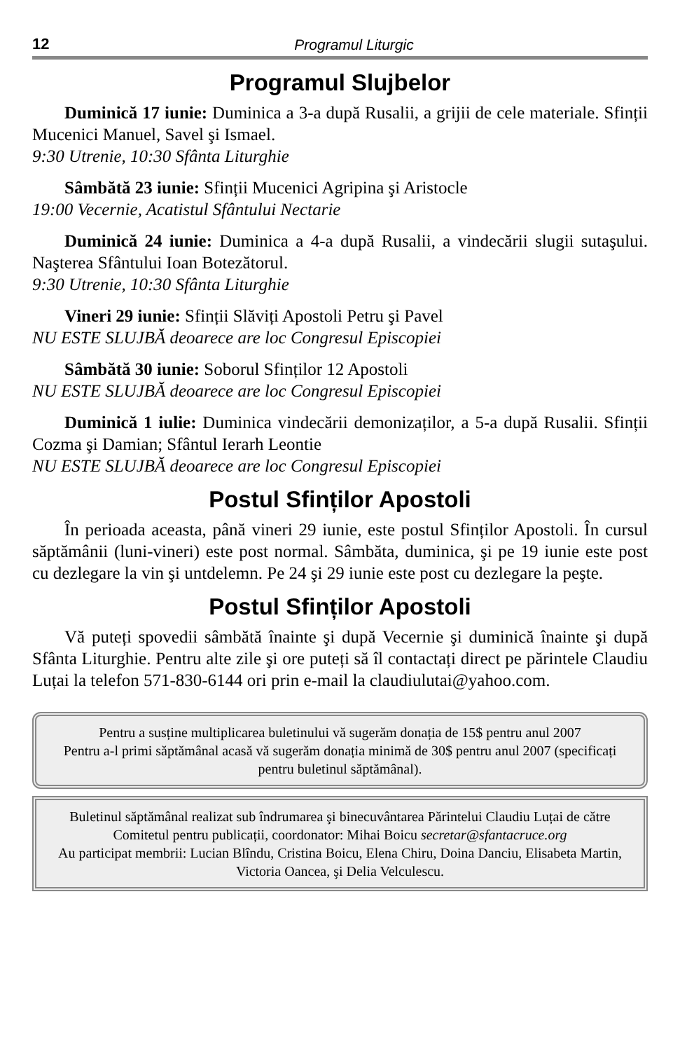12 Programul Liturgic
Programul Slujbelor
Duminică 17 iunie: Duminica a 3-a după Rusalii, a grijii de cele materiale. Sfinții Mucenici Manuel, Savel şi Ismael.
9:30 Utrenie, 10:30 Sfânta Liturghie
Sâmbătă 23 iunie: Sfinții Mucenici Agripina şi Aristocle
19:00 Vecernie, Acatistul Sfântului Nectarie
Duminică 24 iunie: Duminica a 4-a după Rusalii, a vindecării slugii sutaşului. Naşterea Sfântului Ioan Botezătorul.
9:30 Utrenie, 10:30 Sfânta Liturghie
Vineri 29 iunie: Sfinții Slăviți Apostoli Petru şi Pavel
NU ESTE SLUJBĂ deoarece are loc Congresul Episcopiei
Sâmbătă 30 iunie: Soborul Sfinților 12 Apostoli
NU ESTE SLUJBĂ deoarece are loc Congresul Episcopiei
Duminică 1 iulie: Duminica vindecării demonizaților, a 5-a după Rusalii. Sfinții Cozma şi Damian; Sfântul Ierarh Leontie
NU ESTE SLUJBĂ deoarece are loc Congresul Episcopiei
Postul Sfinților Apostoli
În perioada aceasta, până vineri 29 iunie, este postul Sfinților Apostoli. În cursul săptămânii (luni-vineri) este post normal. Sâmbăta, duminica, şi pe 19 iunie este post cu dezlegare la vin şi untdelemn. Pe 24 şi 29 iunie este post cu dezlegare la peşte.
Postul Sfinților Apostoli
Vă puteți spovedii sâmbătă înainte şi după Vecernie şi duminică înainte şi după Sfânta Liturghie. Pentru alte zile şi ore puteți să îl contactați direct pe părintele Claudiu Luțai la telefon 571-830-6144 ori prin e-mail la claudiulutai@yahoo.com.
Pentru a susține multiplicarea buletinului vă sugerăm donația de 15$ pentru anul 2007
Pentru a-l primi săptămânal acasă vă sugerăm donația minimă de 30$ pentru anul 2007 (specificați pentru buletinul săptămânal).
Buletinul săptămânal realizat sub îndrumarea şi binecuvântarea Părintelui Claudiu Luțai de către Comitetul pentru publicații, coordonator: Mihai Boicu secretar@sfantacruce.org
Au participat membrii: Lucian Blîndu, Cristina Boicu, Elena Chiru, Doina Danciu, Elisabeta Martin, Victoria Oancea, şi Delia Velculescu.